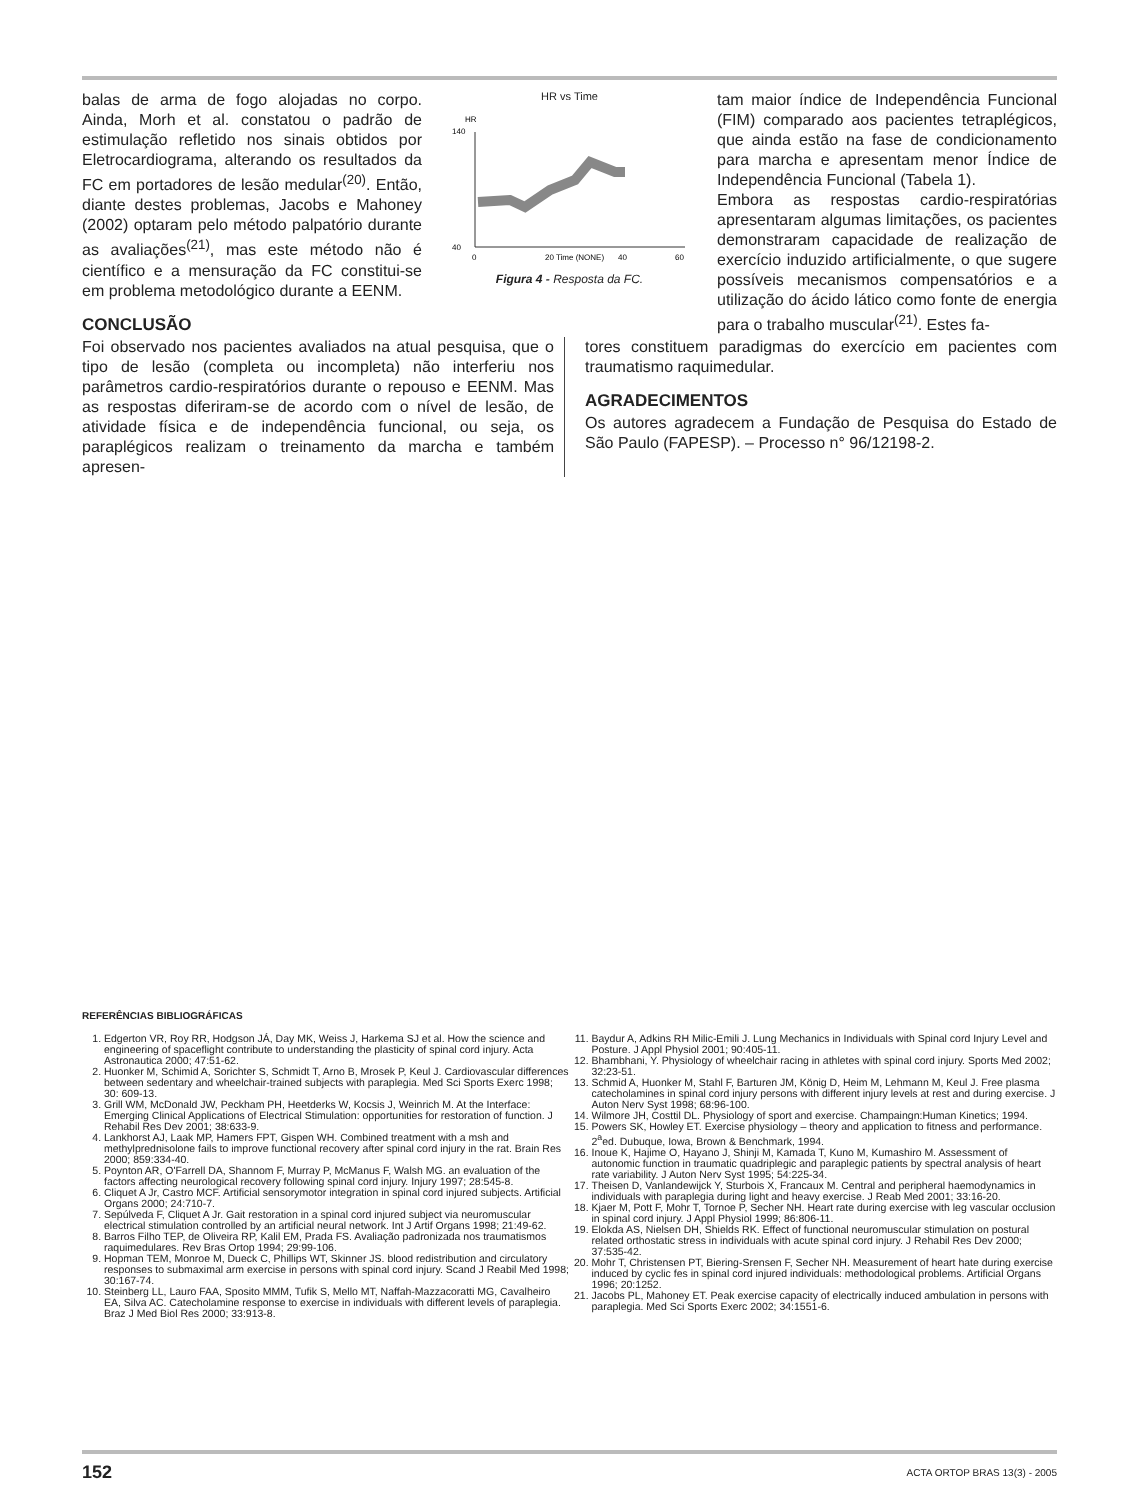balas de arma de fogo alojadas no corpo. Ainda, Morh et al. constatou o padrão de estimulação refletido nos sinais obtidos por Eletrocardiograma, alterando os resultados da FC em portadores de lesão medular<sup>(20)</sup>. Então, diante destes problemas, Jacobs e Mahoney (2002) optaram pelo método palpatório durante as avaliações<sup>(21)</sup>, mas este método não é científico e a mensuração da FC constitui-se em problema metodológico durante a EENM.
CONCLUSÃO
HR vs Time
140
40
0
20 Time (NONE)
40
60
HR
Figura 4 - Resposta da FC.
tam maior índice de Independência Funcional (FIM) comparado aos pacientes tetraplégicos, que ainda estão na fase de condicionamento para marcha e apresentam menor Índice de Independência Funcional (Tabela 1).
Embora as respostas cardio-respiratórias apresentaram algumas limitações, os pacientes demonstraram capacidade de realização de exercício induzido artificialmente, o que sugere possíveis mecanismos compensatórios e a utilização do ácido lático como fonte de energia para o trabalho muscular<sup>(21)</sup>. Estes fa-
Foi observado nos pacientes avaliados na atual pesquisa, que o tipo de lesão (completa ou incompleta) não interferiu nos parâmetros cardio-respiratórios durante o repouso e EENM. Mas as respostas diferiram-se de acordo com o nível de lesão, de atividade física e de independência funcional, ou seja, os paraplégicos realizam o treinamento da marcha e também apresen-
tores constituem paradigmas do exercício em pacientes com traumatismo raquimedular.
AGRADECIMENTOS
Os autores agradecem a Fundação de Pesquisa do Estado de São Paulo (FAPESP). – Processo n° 96/12198-2.
REFERÊNCIAS BIBLIOGRÁFICAS
1. Edgerton VR, Roy RR, Hodgson JÁ, Day MK, Weiss J, Harkema SJ et al. How the science and engineering of spaceflight contribute to understanding the plasticity of spinal cord injury. Acta Astronautica 2000; 47:51-62.
2. Huonker M, Schimid A, Sorichter S, Schmidt T, Arno B, Mrosek P, Keul J. Cardiovascular differences between sedentary and wheelchair-trained subjects with paraplegia. Med Sci Sports Exerc 1998; 30: 609-13.
3. Grill WM, McDonald JW, Peckham PH, Heetderks W, Kocsis J, Weinrich M. At the Interface: Emerging Clinical Applications of Electrical Stimulation: opportunities for restoration of function. J Rehabil Res Dev 2001; 38:633-9.
4. Lankhorst AJ, Laak MP, Hamers FPT, Gispen WH. Combined treatment with a msh and methylprednisolone fails to improve functional recovery after spinal cord injury in the rat. Brain Res 2000; 859:334-40.
5. Poynton AR, O'Farrell DA, Shannom F, Murray P, McManus F, Walsh MG. an evaluation of the factors affecting neurological recovery following spinal cord injury. Injury 1997; 28:545-8.
6. Cliquet A Jr, Castro MCF. Artificial sensorymotor integration in spinal cord injured subjects. Artificial Organs 2000; 24:710-7.
7. Sepúlveda F, Cliquet A Jr. Gait restoration in a spinal cord injured subject via neuromuscular electrical stimulation controlled by an artificial neural network. Int J Artif Organs 1998; 21:49-62.
8. Barros Filho TEP, de Oliveira RP, Kalil EM, Prada FS. Avaliação padronizada nos traumatismos raquimedulares. Rev Bras Ortop 1994; 29:99-106.
9. Hopman TEM, Monroe M, Dueck C, Phillips WT, Skinner JS. blood redistribution and circulatory responses to submaximal arm exercise in persons with spinal cord injury. Scand J Reabil Med 1998; 30:167-74.
10. Steinberg LL, Lauro FAA, Sposito MMM, Tufik S, Mello MT, Naffah-Mazzacoratti MG, Cavalheiro EA, Silva AC. Catecholamine response to exercise in individuals with different levels of paraplegia. Braz J Med Biol Res 2000; 33:913-8.
11. Baydur A, Adkins RH Milic-Emili J. Lung Mechanics in Individuals with Spinal cord Injury Level and Posture. J Appl Physiol 2001; 90:405-11.
12. Bhambhani, Y. Physiology of wheelchair racing in athletes with spinal cord injury. Sports Med 2002; 32:23-51.
13. Schmid A, Huonker M, Stahl F, Barturen JM, König D, Heim M, Lehmann M, Keul J. Free plasma catecholamines in spinal cord injury persons with different injury levels at rest and during exercise. J Auton Nerv Syst 1998; 68:96-100.
14. Wilmore JH, Costtil DL. Physiology of sport and exercise. Champaingn:Human Kinetics; 1994.
15. Powers SK, Howley ET. Exercise physiology – theory and application to fitness and performance. 2<sup>a</sup>ed. Dubuque, Iowa, Brown & Benchmark, 1994.
16. Inoue K, Hajime O, Hayano J, Shinji M, Kamada T, Kuno M, Kumashiro M. Assessment of autonomic function in traumatic quadriplegic and paraplegic patients by spectral analysis of heart rate variability. J Auton Nerv Syst 1995; 54:225-34.
17. Theisen D, Vanlandewijck Y, Sturbois X, Francaux M. Central and peripheral haemodynamics in individuals with paraplegia during light and heavy exercise. J Reab Med 2001; 33:16-20.
18. Kjaer M, Pott F, Mohr T, Tornoe P, Secher NH. Heart rate during exercise with leg vascular occlusion in spinal cord injury. J Appl Physiol 1999; 86:806-11.
19. Elokda AS, Nielsen DH, Shields RK. Effect of functional neuromuscular stimulation on postural related orthostatic stress in individuals with acute spinal cord injury. J Rehabil Res Dev 2000; 37:535-42.
20. Mohr T, Christensen PT, Biering-Srensen F, Secher NH. Measurement of heart hate during exercise induced by cyclic fes in spinal cord injured individuals: methodological problems. Artificial Organs 1996; 20:1252.
21. Jacobs PL, Mahoney ET. Peak exercise capacity of electrically induced ambulation in persons with paraplegia. Med Sci Sports Exerc 2002; 34:1551-6.
152 ACTA ORTOP BRAS 13(3) - 2005